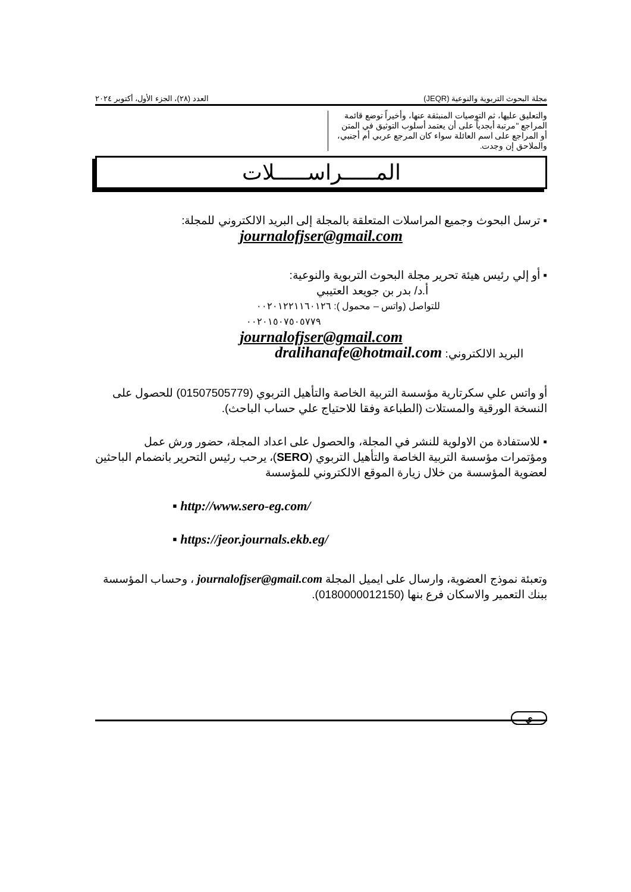مجلة البحوث التربوية والنوعية (JEQR) العدد (٢٨)، الجزء الأول، أكتوبر ٢٠٢٤
والتعليق عليها، ثم التوصيات المنبثقة عنها، وأخيراً توضع قائمة المراجع "مرتبة أبجدياً على أن يعتمد أسلوب التوثيق في المتن أو المراجع على اسم العائلة سواء كان المرجع عربي أم أجنبي، والملاحق إن وجدت.
المـــــراســـــلات
▪ ترسل البحوث وجميع المراسلات المتعلقة بالمجلة إلى البريد الالكتروني للمجلة:
journalofjser@gmail.com
▪ أو إلي رئيس هيئة تحرير مجلة البحوث التربوية والنوعية:
أ.د/ بدر بن جويعد العتيبي
للتواصل (واتس – محمول ): ٠٠٢٠١٢٢١١٦٠١٢٦
٠٠٢٠١٥٠٧٥٠٥٧٧٩
journalofjser@gmail.com
البريد الالكتروني: dralihanafe@hotmail.com
أو واتس علي سكرتارية مؤسسة التربية الخاصة والتأهيل التربوي (01507505779) للحصول على النسخة الورقية والمستلات (الطباعة وفقا للاحتياج علي حساب الباحث).
▪ للاستفادة من الاولوية للنشر في المجلة، والحصول على اعداد المجلة، حضور ورش عمل ومؤتمرات مؤسسة التربية الخاصة والتأهيل التربوي (SERO)، يرحب رئيس التحرير بانضمام الباحثين لعضوية المؤسسة من خلال زيارة الموقع الالكتروني للمؤسسة
▪ http://www.sero-eg.com/
▪ https://jeor.journals.ekb.eg/
وتعبئة نموذج العضوية، وارسال على ايميل المجلة journalofjser@gmail.com ، وحساب المؤسسة ببنك التعمير والاسكان فرع بنها (0180000012150).
ي